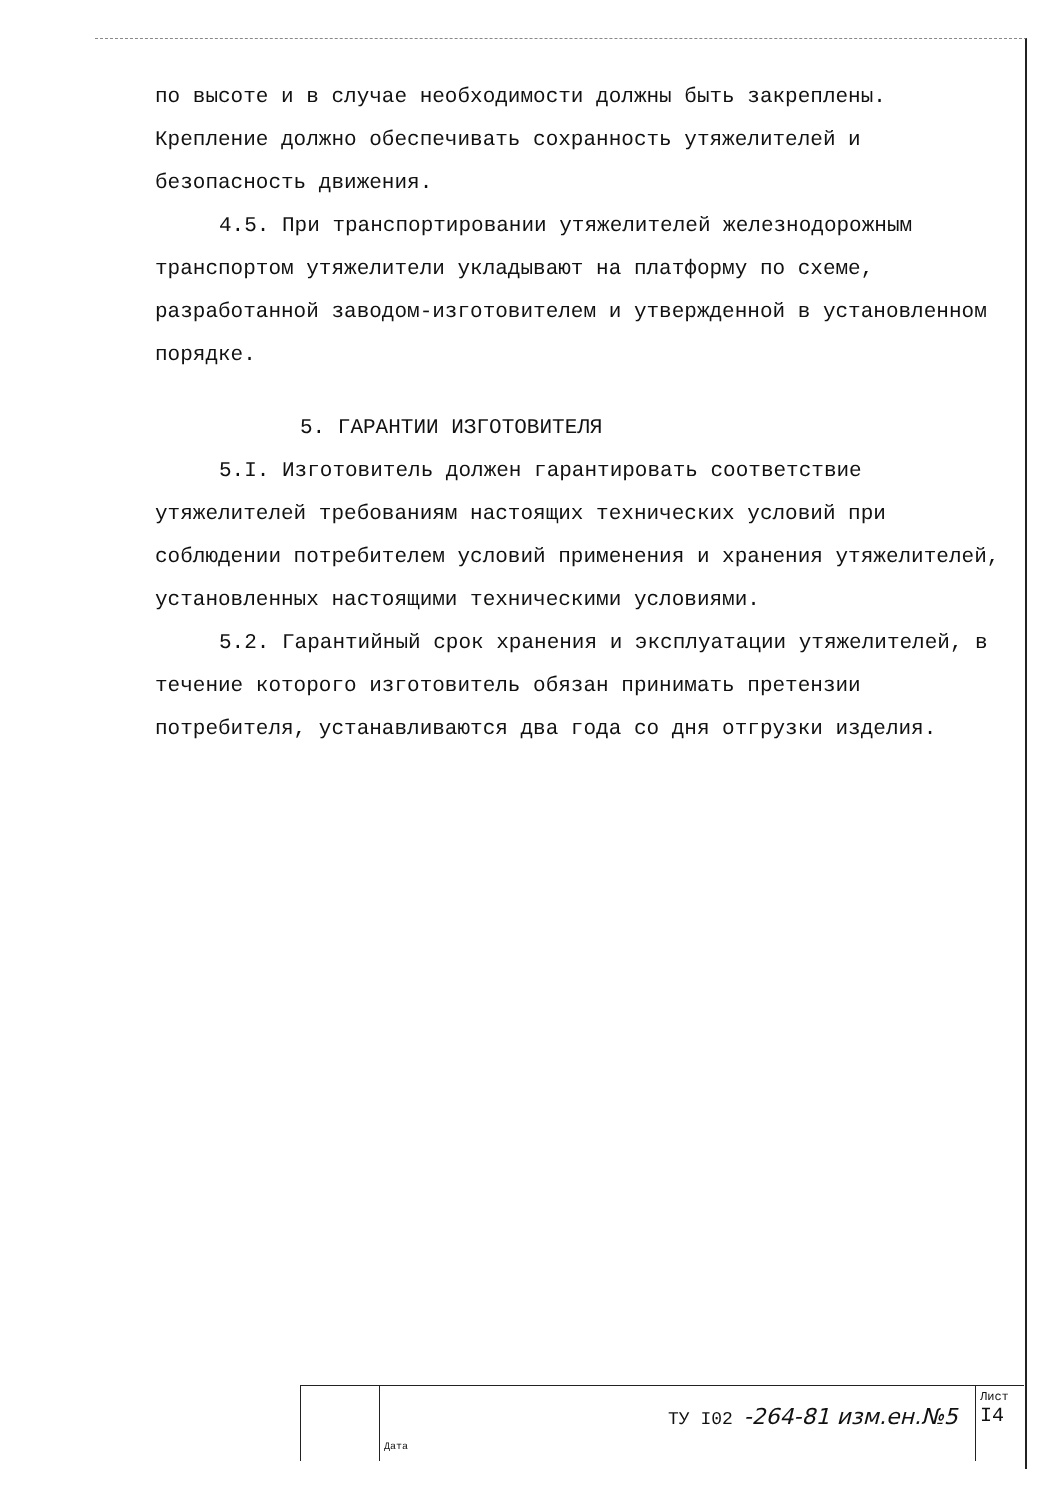по высоте и в случае необходимости должны быть закреплены. Крепление должно обеспечивать сохранность утяжелителей и безопасность движения.
4.5. При транспортировании утяжелителей железнодорожным транспортом утяжелители укладывают на платформу по схеме, разработанной заводом-изготовителем и утвержденной в установленном порядке.
5. ГАРАНТИИ ИЗГОТОВИТЕЛЯ
5.I. Изготовитель должен гарантировать соответствие утяжелителей требованиям настоящих технических условий при соблюдении потребителем условий применения и хранения утяжелителей, установленных настоящими техническими условиями.
5.2. Гарантийный срок хранения и эксплуатации утяжелителей, в течение которого изготовитель обязан принимать претензии потребителя, устанавливаются два года со дня отгрузки изделия.
Дата
ТУ I02 -264-81 изм.ен.№5
Лист
I4